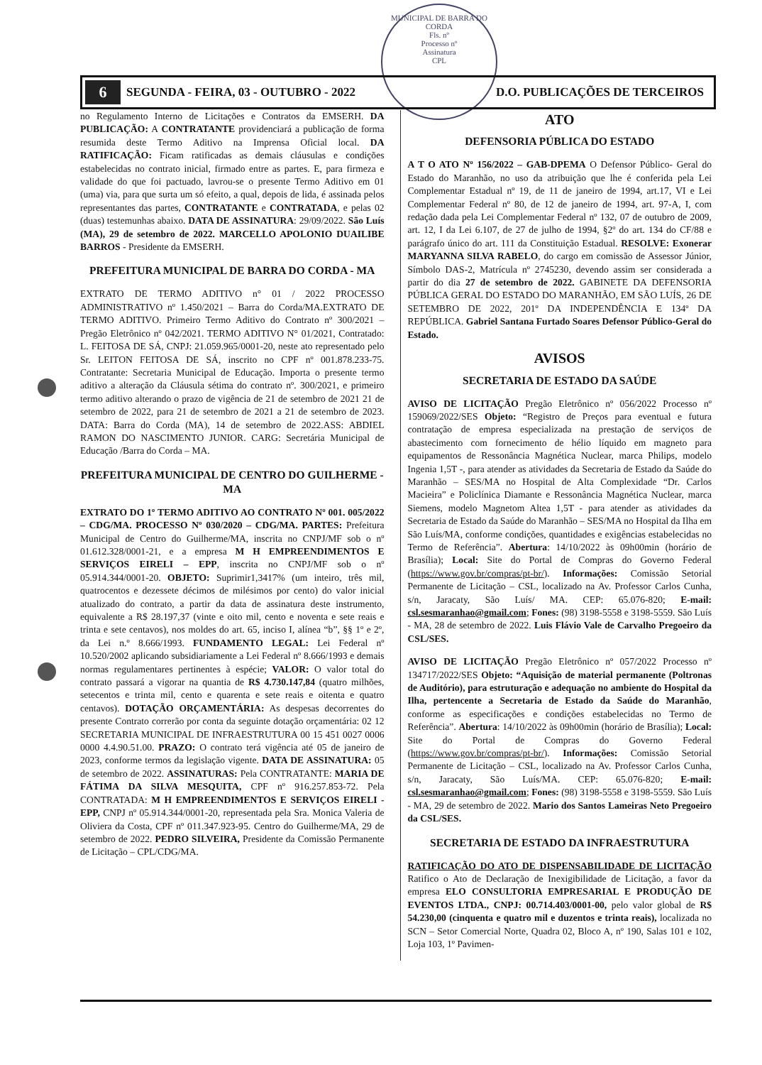MUNICIPAL DE BARRA DO CORDA
Fls. nº
Processo nº
Assinatura
CPL
6 SEGUNDA - FEIRA, 03 - OUTUBRO - 2022 D.O. PUBLICAÇÕES DE TERCEIROS
no Regulamento Interno de Licitações e Contratos da EMSERH. DA PUBLICAÇÃO: A CONTRATANTE providenciará a publicação de forma resumida deste Termo Aditivo na Imprensa Oficial local. DA RATIFICAÇÃO: Ficam ratificadas as demais cláusulas e condições estabelecidas no contrato inicial, firmado entre as partes. E, para firmeza e validade do que foi pactuado, lavrou-se o presente Termo Aditivo em 01 (uma) via, para que surta um só efeito, a qual, depois de lida, é assinada pelos representantes das partes, CONTRATANTE e CONTRATADA, e pelas 02 (duas) testemunhas abaixo. DATA DE ASSINATURA: 29/09/2022. São Luís (MA), 29 de setembro de 2022. MARCELLO APOLONIO DUAILIBE BARROS - Presidente da EMSERH.
PREFEITURA MUNICIPAL DE BARRA DO CORDA - MA
EXTRATO DE TERMO ADITIVO n° 01 / 2022 PROCESSO ADMINISTRATIVO nº 1.450/2021 – Barra do Corda/MA.EXTRATO DE TERMO ADITIVO. Primeiro Termo Aditivo do Contrato nº 300/2021 – Pregão Eletrônico nº 042/2021. TERMO ADITIVO N° 01/2021, Contratado: L. FEITOSA DE SÁ, CNPJ: 21.059.965/0001-20, neste ato representado pelo Sr. LEITON FEITOSA DE SÁ, inscrito no CPF nº 001.878.233-75. Contratante: Secretaria Municipal de Educação. Importa o presente termo aditivo a alteração da Cláusula sétima do contrato nº. 300/2021, e primeiro termo aditivo alterando o prazo de vigência de 21 de setembro de 2021 21 de setembro de 2022, para 21 de setembro de 2021 a 21 de setembro de 2023. DATA: Barra do Corda (MA), 14 de setembro de 2022.ASS: ABDIEL RAMON DO NASCIMENTO JUNIOR. CARG: Secretária Municipal de Educação /Barra do Corda – MA.
PREFEITURA MUNICIPAL DE CENTRO DO GUILHERME - MA
EXTRATO DO 1º TERMO ADITIVO AO CONTRATO Nº 001. 005/2022 – CDG/MA. PROCESSO Nº 030/2020 – CDG/MA. PARTES: Prefeitura Municipal de Centro do Guilherme/MA, inscrita no CNPJ/MF sob o nº 01.612.328/0001-21, e a empresa M H EMPREENDIMENTOS E SERVIÇOS EIRELI – EPP, inscrita no CNPJ/MF sob o nº 05.914.344/0001-20. OBJETO: Suprimir1,3417% (um inteiro, três mil, quatrocentos e dezessete décimos de milésimos por cento) do valor inicial atualizado do contrato, a partir da data de assinatura deste instrumento, equivalente a R$ 28.197,37 (vinte e oito mil, cento e noventa e sete reais e trinta e sete centavos), nos moldes do art. 65, inciso I, alínea “b”, §§ 1º e 2º, da Lei n.º 8.666/1993. FUNDAMENTO LEGAL: Lei Federal nº 10.520/2002 aplicando subsidiariamente a Lei Federal nº 8.666/1993 e demais normas regulamentares pertinentes à espécie; VALOR: O valor total do contrato passará a vigorar na quantia de R$ 4.730.147,84 (quatro milhões, setecentos e trinta mil, cento e quarenta e sete reais e oitenta e quatro centavos). DOTAÇÃO ORÇAMENTÁRIA: As despesas decorrentes do presente Contrato correrão por conta da seguinte dotação orçamentária: 02 12 SECRETARIA MUNICIPAL DE INFRAESTRUTURA 00 15 451 0027 0006 0000 4.4.90.51.00. PRAZO: O contrato terá vigência até 05 de janeiro de 2023, conforme termos da legislação vigente. DATA DE ASSINATURA: 05 de setembro de 2022. ASSINATURAS: Pela CONTRATANTE: MARIA DE FÁTIMA DA SILVA MESQUITA, CPF nº 916.257.853-72. Pela CONTRATADA: M H EMPREENDIMENTOS E SERVIÇOS EIRELI - EPP, CNPJ nº 05.914.344/0001-20, representada pela Sra. Monica Valeria de Oliviera da Costa, CPF nº 011.347.923-95. Centro do Guilherme/MA, 29 de setembro de 2022. PEDRO SILVEIRA, Presidente da Comissão Permanente de Licitação – CPL/CDG/MA.
ATO
DEFENSORIA PÚBLICA DO ESTADO
A T O ATO Nº 156/2022 – GAB-DPEMA O Defensor Público- Geral do Estado do Maranhão, no uso da atribuição que lhe é conferida pela Lei Complementar Estadual nº 19, de 11 de janeiro de 1994, art.17, VI e Lei Complementar Federal nº 80, de 12 de janeiro de 1994, art. 97-A, I, com redação dada pela Lei Complementar Federal nº 132, 07 de outubro de 2009, art. 12, I da Lei 6.107, de 27 de julho de 1994, §2º do art. 134 do CF/88 e parágrafo único do art. 111 da Constituição Estadual. RESOLVE: Exonerar MARYANNA SILVA RABELO, do cargo em comissão de Assessor Júnior, Símbolo DAS-2, Matrícula nº 2745230, devendo assim ser considerada a partir do dia 27 de setembro de 2022. GABINETE DA DEFENSORIA PÚBLICA GERAL DO ESTADO DO MARANHÃO, EM SÃO LUÍS, 26 DE SETEMBRO DE 2022, 201º DA INDEPENDÊNCIA E 134º DA REPÚBLICA. Gabriel Santana Furtado Soares Defensor Público-Geral do Estado.
AVISOS
SECRETARIA DE ESTADO DA SAÚDE
AVISO DE LICITAÇÃO Pregão Eletrônico nº 056/2022 Processo nº 159069/2022/SES Objeto: “Registro de Preços para eventual e futura contratação de empresa especializada na prestação de serviços de abastecimento com fornecimento de hélio líquido em magneto para equipamentos de Ressonância Magnética Nuclear, marca Philips, modelo Ingenia 1,5T -, para atender as atividades da Secretaria de Estado da Saúde do Maranhão – SES/MA no Hospital de Alta Complexidade “Dr. Carlos Macieira” e Policlínica Diamante e Ressonância Magnética Nuclear, marca Siemens, modelo Magnetom Altea 1,5T - para atender as atividades da Secretaria de Estado da Saúde do Maranhão – SES/MA no Hospital da Ilha em São Luís/MA, conforme condições, quantidades e exigências estabelecidas no Termo de Referência”. Abertura: 14/10/2022 às 09h00min (horário de Brasília); Local: Site do Portal de Compras do Governo Federal (https://www.gov.br/compras/pt-br/). Informações: Comissão Setorial Permanente de Licitação – CSL, localizado na Av. Professor Carlos Cunha, s/n, Jaracaty, São Luís/ MA. CEP: 65.076-820; E-mail: csl.sesmaranhao@gmail.com; Fones: (98) 3198-5558 e 3198-5559. São Luís - MA, 28 de setembro de 2022. Luis Flávio Vale de Carvalho Pregoeiro da CSL/SES.
AVISO DE LICITAÇÃO Pregão Eletrônico nº 057/2022 Processo nº 134717/2022/SES Objeto: “Aquisição de material permanente (Poltronas de Auditório), para estruturação e adequação no ambiente do Hospital da Ilha, pertencente a Secretaria de Estado da Saúde do Maranhão, conforme as especificações e condições estabelecidas no Termo de Referência”. Abertura: 14/10/2022 às 09h00min (horário de Brasília); Local: Site do Portal de Compras do Governo Federal (https://www.gov.br/compras/pt-br/). Informações: Comissão Setorial Permanente de Licitação – CSL, localizado na Av. Professor Carlos Cunha, s/n, Jaracaty, São Luís/MA. CEP: 65.076-820; E-mail: csl.sesmaranhao@gmail.com; Fones: (98) 3198-5558 e 3198-5559. São Luís - MA, 29 de setembro de 2022. Mario dos Santos Lameiras Neto Pregoeiro da CSL/SES.
SECRETARIA DE ESTADO DA INFRAESTRUTURA
RATIFICAÇÃO DO ATO DE DISPENSABILIDADE DE LICITAÇÃO Ratifico o Ato de Declaração de Inexigibilidade de Licitação, a favor da empresa ELO CONSULTORIA EMPRESARIAL E PRODUÇÃO DE EVENTOS LTDA., CNPJ: 00.714.403/0001-00, pelo valor global de R$ 54.230,00 (cinquenta e quatro mil e duzentos e trinta reais), localizada no SCN – Setor Comercial Norte, Quadra 02, Bloco A, nº 190, Salas 101 e 102, Loja 103, 1º Pavimen-